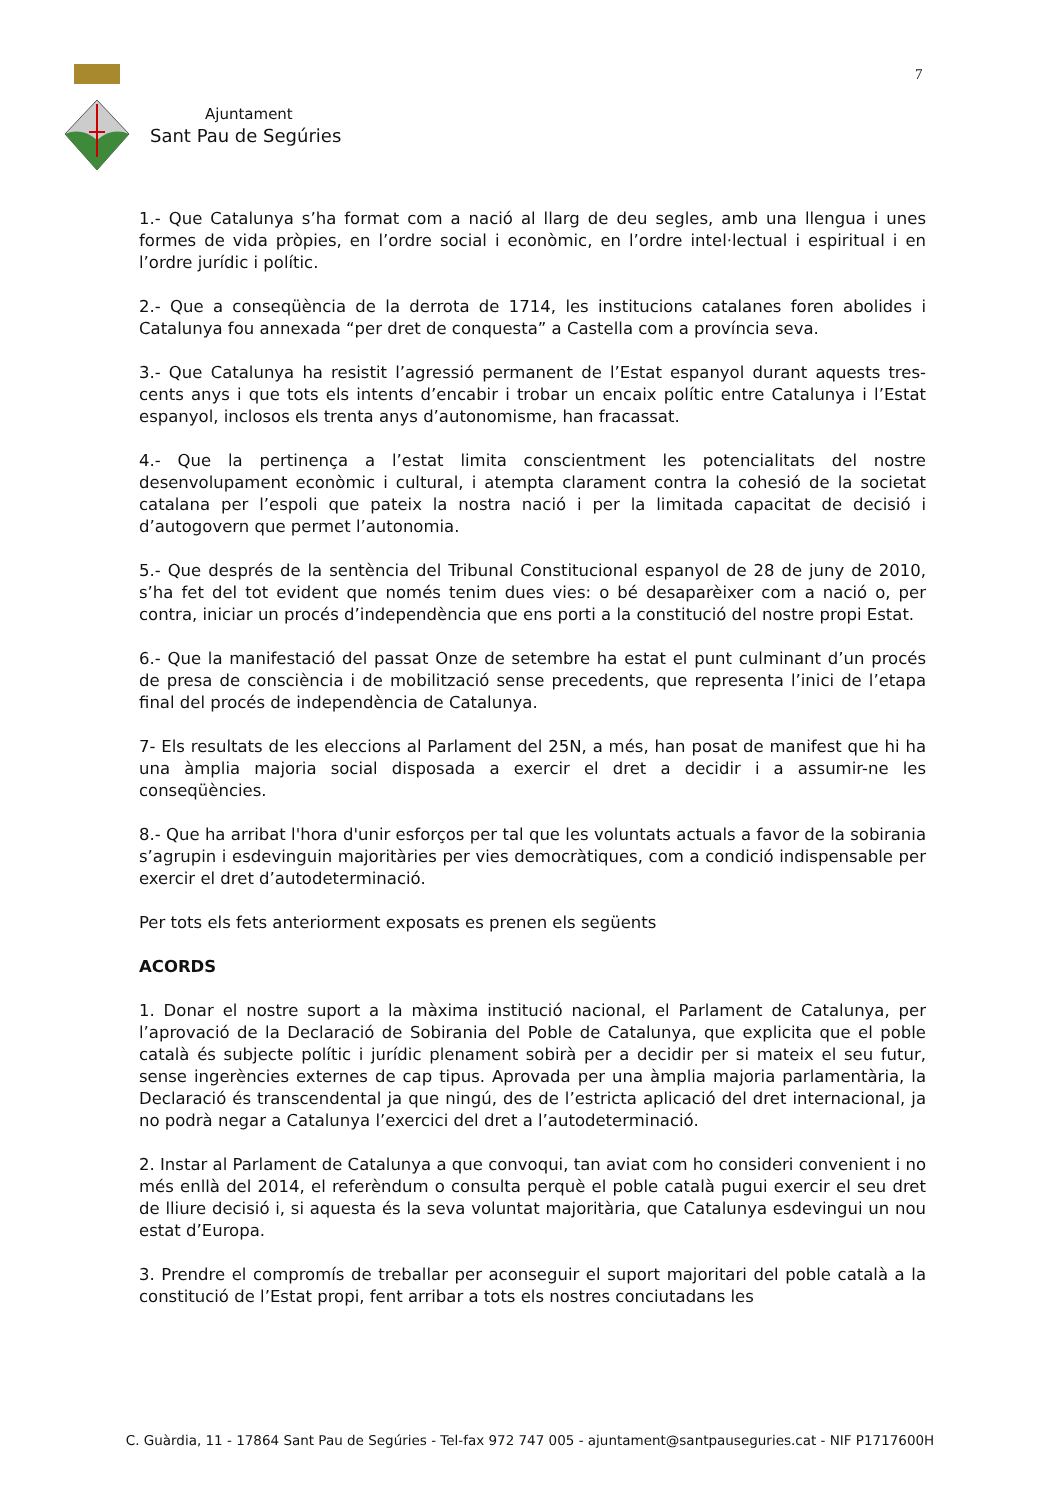Ajuntament
Sant Pau de Segúries
7
1.- Que Catalunya s’ha format com a nació al llarg de deu segles, amb una llengua i unes formes de vida pròpies, en l’ordre social i econòmic, en l’ordre intel·lectual i espiritual i en l’ordre jurídic i polític.
2.- Que a conseqüència de la derrota de 1714, les institucions catalanes foren abolides i Catalunya fou annexada “per dret de conquesta” a Castella com a província seva.
3.- Que Catalunya ha resistit l’agressió permanent de l’Estat espanyol durant aquests tres-cents anys i que tots els intents d’encabir i trobar un encaix polític entre Catalunya i l’Estat espanyol, inclosos els trenta anys d’autonomisme, han fracassat.
4.- Que la pertinença a l’estat limita conscientment les potencialitats del nostre desenvolupament econòmic i cultural, i atempta clarament contra la cohesió de la societat catalana per l’espoli que pateix la nostra nació i per la limitada capacitat de decisió i d’autogovern que permet l’autonomia.
5.- Que després de la sentència del Tribunal Constitucional espanyol de 28 de juny de 2010, s’ha fet del tot evident que només tenim dues vies: o bé desaparèixer com a nació o, per contra, iniciar un procés d’independència que ens porti a la constitució del nostre propi Estat.
6.- Que la manifestació del passat Onze de setembre ha estat el punt culminant d’un procés de presa de consciència i de mobilització sense precedents, que representa l’inici de l’etapa final del procés de independència de Catalunya.
7- Els resultats de les eleccions al Parlament del 25N, a més, han posat de manifest que hi ha una àmplia majoria social disposada a exercir el dret a decidir i a assumir-ne les conseqüències.
8.- Que ha arribat l'hora d'unir esforços per tal que les voluntats actuals a favor de la sobirania s’agrupin i esdevinguin majoritàries per vies democràtiques, com a condició indispensable per exercir el dret d’autodeterminació.
Per tots els fets anteriorment exposats es prenen els següents
ACORDS
1. Donar el nostre suport a la màxima institució nacional, el Parlament de Catalunya, per l’aprovació de la Declaració de Sobirania del Poble de Catalunya, que explicita que el poble català és subjecte polític i jurídic plenament sobirà per a decidir per si mateix el seu futur, sense ingerències externes de cap tipus. Aprovada per una àmplia majoria parlamentària, la Declaració és transcendental ja que ningú, des de l’estricta aplicació del dret internacional, ja no podrà negar a Catalunya l’exercici del dret a l’autodeterminació.
2. Instar al Parlament de Catalunya a que convoqui, tan aviat com ho consideri convenient i no més enllà del 2014, el referèndum o consulta perquè el poble català pugui exercir el seu dret de lliure decisió i, si aquesta és la seva voluntat majoritària, que Catalunya esdevingui un nou estat d’Europa.
3. Prendre el compromís de treballar per aconseguir el suport majoritari del poble català a la constitució de l’Estat propi, fent arribar a tots els nostres conciutadans les
C. Guàrdia, 11 - 17864 Sant Pau de Segúries - Tel-fax 972 747 005 - ajuntament@santpauseguries.cat - NIF P1717600H